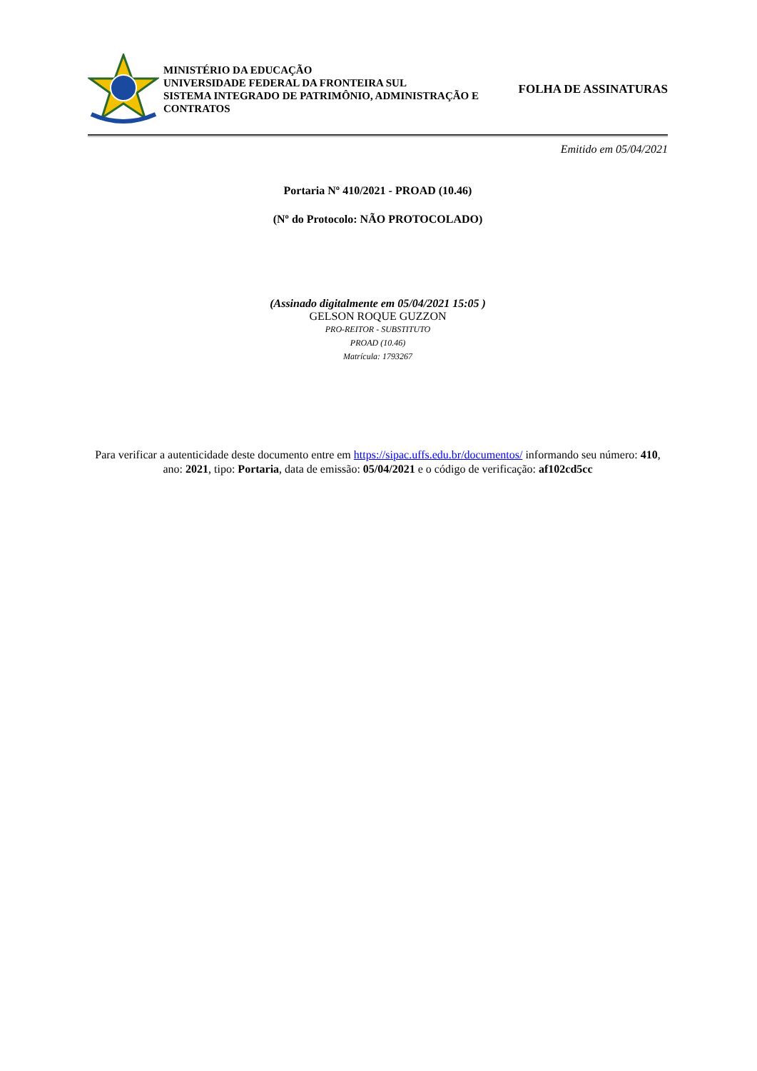MINISTÉRIO DA EDUCAÇÃO
UNIVERSIDADE FEDERAL DA FRONTEIRA SUL
SISTEMA INTEGRADO DE PATRIMÔNIO, ADMINISTRAÇÃO E CONTRATOS
FOLHA DE ASSINATURAS
Emitido em 05/04/2021
Portaria Nº 410/2021 - PROAD (10.46)
(Nº do Protocolo: NÃO PROTOCOLADO)
(Assinado digitalmente em 05/04/2021 15:05 )
GELSON ROQUE GUZZON
PRO-REITOR - SUBSTITUTO
PROAD (10.46)
Matrícula: 1793267
Para verificar a autenticidade deste documento entre em https://sipac.uffs.edu.br/documentos/ informando seu número: 410, ano: 2021, tipo: Portaria, data de emissão: 05/04/2021 e o código de verificação: af102cd5cc